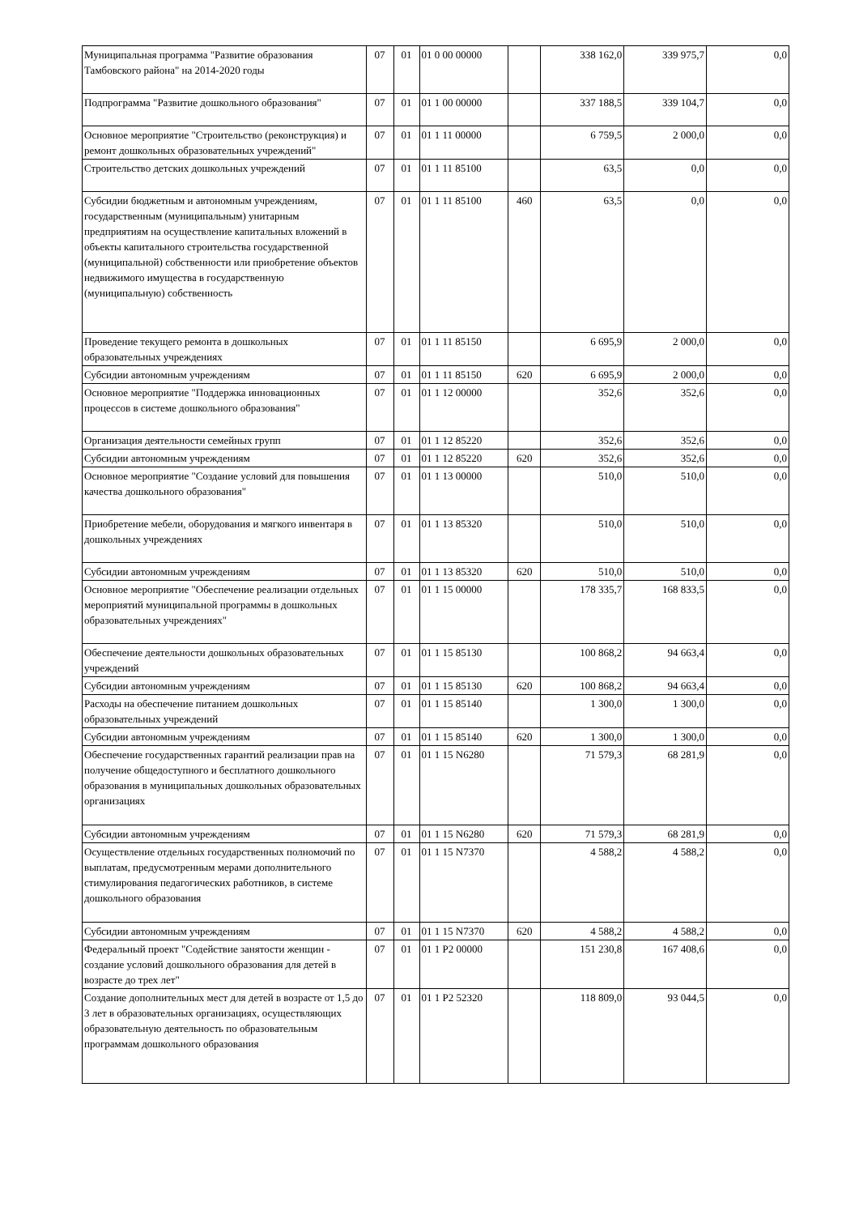| Муниципальная программа "Развитие образования Тамбовского района" на 2014-2020 годы | 07 | 01 | 01 0 00 00000 | | 338 162,0 | 339 975,7 | 0,0 |
| Подпрограмма "Развитие дошкольного образования" | 07 | 01 | 01 1 00 00000 | | 337 188,5 | 339 104,7 | 0,0 |
| Основное мероприятие "Строительство (реконструкция) и ремонт дошкольных образовательных учреждений" | 07 | 01 | 01 1 11 00000 | | 6 759,5 | 2 000,0 | 0,0 |
| Строительство детских дошкольных учреждений | 07 | 01 | 01 1 11 85100 | | 63,5 | 0,0 | 0,0 |
| Субсидии бюджетным и автономным учреждениям, государственным (муниципальным) унитарным предприятиям на осуществление капитальных вложений в объекты капитального строительства государственной (муниципальной) собственности или приобретение объектов недвижимого имущества в государственную (муниципальную) собственность | 07 | 01 | 01 1 11 85100 | 460 | 63,5 | 0,0 | 0,0 |
| Проведение текущего ремонта в дошкольных образовательных учреждениях | 07 | 01 | 01 1 11 85150 | | 6 695,9 | 2 000,0 | 0,0 |
| Субсидии автономным учреждениям | 07 | 01 | 01 1 11 85150 | 620 | 6 695,9 | 2 000,0 | 0,0 |
| Основное мероприятие "Поддержка инновационных процессов в системе дошкольного образования" | 07 | 01 | 01 1 12 00000 | | 352,6 | 352,6 | 0,0 |
| Организация деятельности семейных групп | 07 | 01 | 01 1 12 85220 | | 352,6 | 352,6 | 0,0 |
| Субсидии автономным учреждениям | 07 | 01 | 01 1 12 85220 | 620 | 352,6 | 352,6 | 0,0 |
| Основное мероприятие "Создание условий для повышения качества дошкольного образования" | 07 | 01 | 01 1 13 00000 | | 510,0 | 510,0 | 0,0 |
| Приобретение мебели, оборудования и мягкого инвентаря в дошкольных учреждениях | 07 | 01 | 01 1 13 85320 | | 510,0 | 510,0 | 0,0 |
| Субсидии автономным учреждениям | 07 | 01 | 01 1 13 85320 | 620 | 510,0 | 510,0 | 0,0 |
| Основное мероприятие "Обеспечение реализации отдельных мероприятий муниципальной программы в дошкольных образовательных учреждениях" | 07 | 01 | 01 1 15 00000 | | 178 335,7 | 168 833,5 | 0,0 |
| Обеспечение деятельности дошкольных образовательных учреждений | 07 | 01 | 01 1 15 85130 | | 100 868,2 | 94 663,4 | 0,0 |
| Субсидии автономным учреждениям | 07 | 01 | 01 1 15 85130 | 620 | 100 868,2 | 94 663,4 | 0,0 |
| Расходы на обеспечение питанием дошкольных образовательных учреждений | 07 | 01 | 01 1 15 85140 | | 1 300,0 | 1 300,0 | 0,0 |
| Субсидии автономным учреждениям | 07 | 01 | 01 1 15 85140 | 620 | 1 300,0 | 1 300,0 | 0,0 |
| Обеспечение государственных гарантий реализации прав на получение общедоступного и бесплатного дошкольного образования в муниципальных дошкольных образовательных организациях | 07 | 01 | 01 1 15 N6280 | | 71 579,3 | 68 281,9 | 0,0 |
| Субсидии автономным учреждениям | 07 | 01 | 01 1 15 N6280 | 620 | 71 579,3 | 68 281,9 | 0,0 |
| Осуществление отдельных государственных полномочий по выплатам, предусмотренным мерами дополнительного стимулирования педагогических работников, в системе дошкольного образования | 07 | 01 | 01 1 15 N7370 | | 4 588,2 | 4 588,2 | 0,0 |
| Субсидии автономным учреждениям | 07 | 01 | 01 1 15 N7370 | 620 | 4 588,2 | 4 588,2 | 0,0 |
| Федеральный проект "Содействие занятости женщин - создание условий дошкольного образования для детей в возрасте до трех лет" | 07 | 01 | 01 1 P2 00000 | | 151 230,8 | 167 408,6 | 0,0 |
| Создание дополнительных мест для детей в возрасте от 1,5 до 3 лет в образовательных организациях, осуществляющих образовательную деятельность по образовательным программам дошкольного образования | 07 | 01 | 01 1 P2 52320 | | 118 809,0 | 93 044,5 | 0,0 |